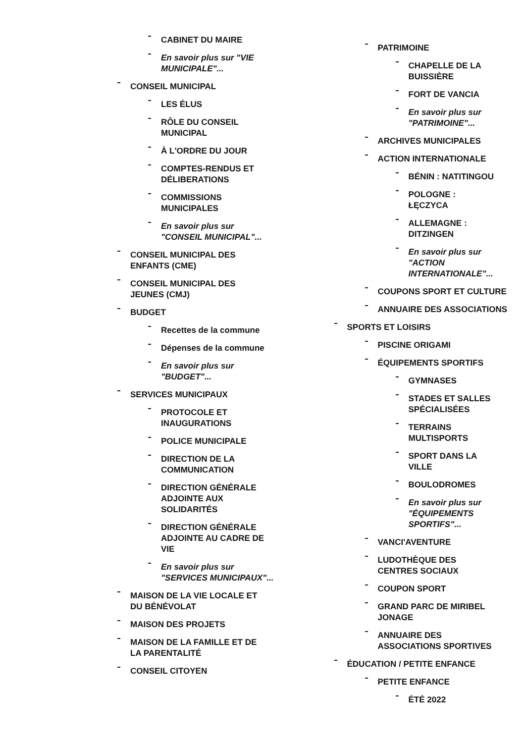CABINET DU MAIRE
En savoir plus sur "VIE MUNICIPALE"...
CONSEIL MUNICIPAL
LES ÉLUS
RÔLE DU CONSEIL MUNICIPAL
À L'ORDRE DU JOUR
COMPTES-RENDUS ET DÉLIBERATIONS
COMMISSIONS MUNICIPALES
En savoir plus sur "CONSEIL MUNICIPAL"...
CONSEIL MUNICIPAL DES ENFANTS (CME)
CONSEIL MUNICIPAL DES JEUNES (CMJ)
BUDGET
Recettes de la commune
Dépenses de la commune
En savoir plus sur "BUDGET"...
SERVICES MUNICIPAUX
PROTOCOLE ET INAUGURATIONS
POLICE MUNICIPALE
DIRECTION DE LA COMMUNICATION
DIRECTION GÉNÉRALE ADJOINTE AUX SOLIDARITÉS
DIRECTION GÉNÉRALE ADJOINTE AU CADRE DE VIE
En savoir plus sur "SERVICES MUNICIPAUX"...
MAISON DE LA VIE LOCALE ET DU BÉNÉVOLAT
MAISON DES PROJETS
MAISON DE LA FAMILLE ET DE LA PARENTALITÉ
CONSEIL CITOYEN
PATRIMOINE
CHAPELLE DE LA BUISSIÈRE
FORT DE VANCIA
En savoir plus sur "PATRIMOINE"...
ARCHIVES MUNICIPALES
ACTION INTERNATIONALE
BÉNIN : NATITINGOU
POLOGNE : ŁĘCZYCA
ALLEMAGNE : DITZINGEN
En savoir plus sur "ACTION INTERNATIONALE"...
COUPONS SPORT ET CULTURE
ANNUAIRE DES ASSOCIATIONS
SPORTS ET LOISIRS
PISCINE ORIGAMI
ÉQUIPEMENTS SPORTIFS
GYMNASES
STADES ET SALLES SPÉCIALISÉES
TERRAINS MULTISPORTS
SPORT DANS LA VILLE
BOULODROMES
En savoir plus sur "ÉQUIPEMENTS SPORTIFS"...
VANCI'AVENTURE
LUDOTHÈQUE DES CENTRES SOCIAUX
COUPON SPORT
GRAND PARC DE MIRIBEL JONAGE
ANNUAIRE DES ASSOCIATIONS SPORTIVES
ÉDUCATION / PETITE ENFANCE
PETITE ENFANCE
ÉTÉ 2022